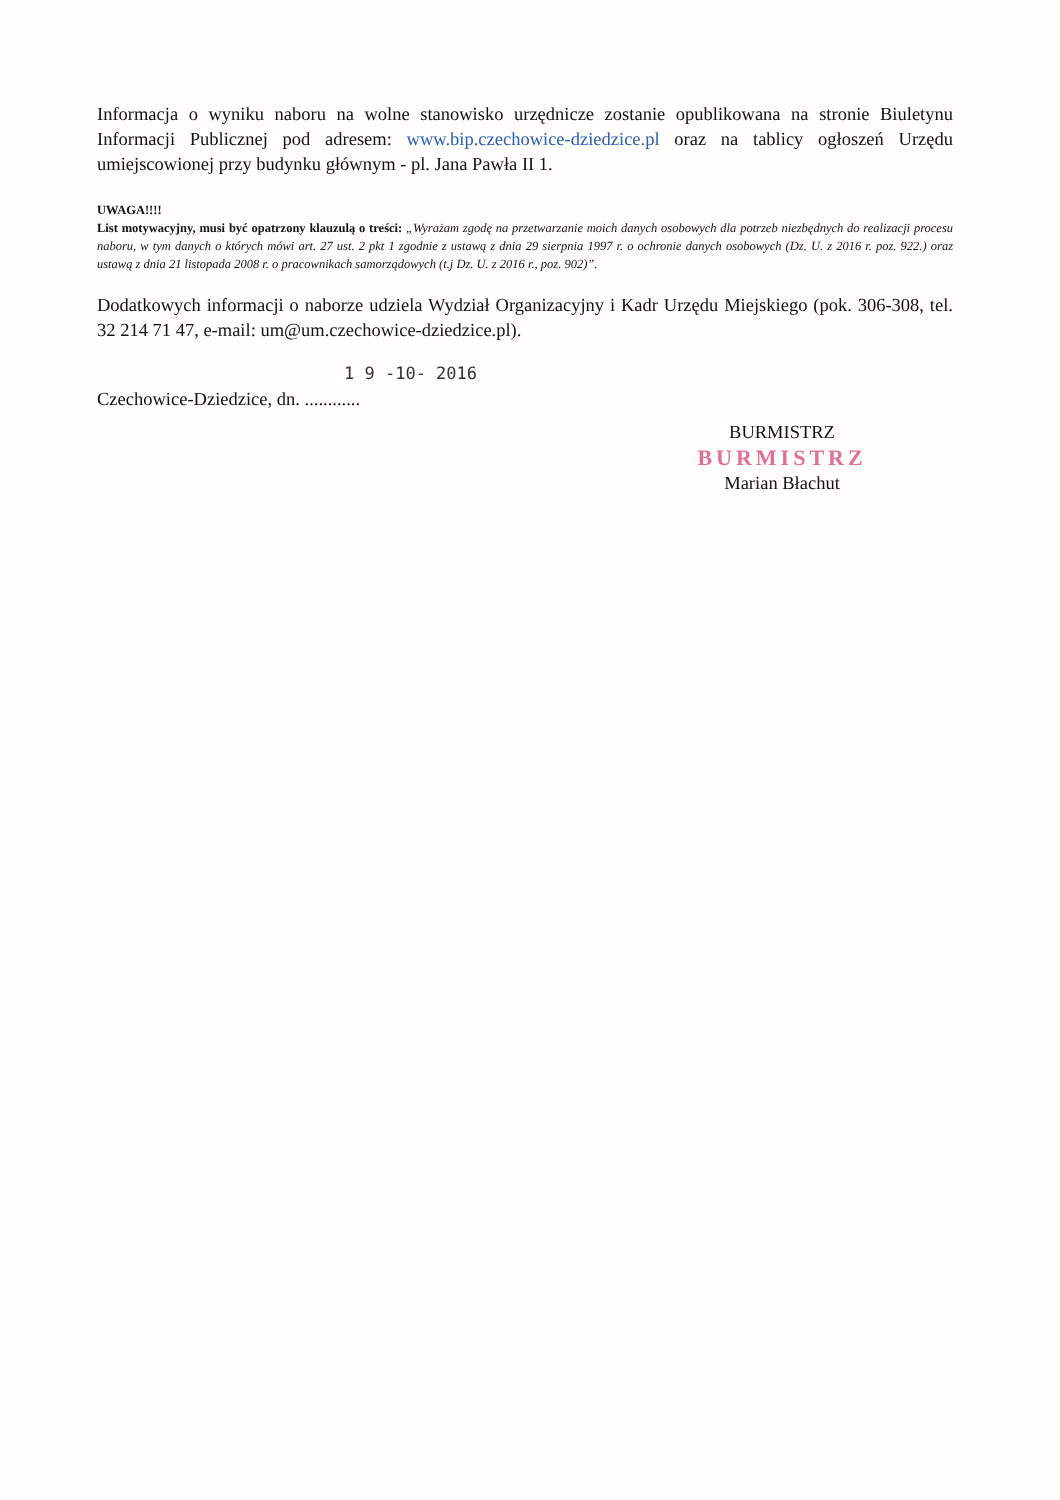Informacja o wyniku naboru na wolne stanowisko urzędnicze zostanie opublikowana na stronie Biuletynu Informacji Publicznej pod adresem: www.bip.czechowice-dziedzice.pl oraz na tablicy ogłoszeń Urzędu umiejscowionej przy budynku głównym - pl. Jana Pawła II 1.
UWAGA!!!!
List motywacyjny, musi być opatrzony klauzulą o treści: „Wyrażam zgodę na przetwarzanie moich danych osobowych dla potrzeb niezbędnych do realizacji procesu naboru, w tym danych o których mówi art. 27 ust. 2 pkt 1 zgodnie z ustawą z dnia 29 sierpnia 1997 r. o ochronie danych osobowych (Dz. U. z 2016 r. poz. 922.) oraz ustawą z dnia 21 listopada 2008 r. o pracownikach samorządowych (t.j Dz. U. z 2016 r., poz. 902)”.
Dodatkowych informacji o naborze udziela Wydział Organizacyjny i Kadr Urzędu Miejskiego (pok. 306-308, tel. 32 214 71 47, e-mail: um@um.czechowice-dziedzice.pl).
1 9 -10- 2016
Czechowice-Dziedzice, dn. ............
BURMISTRZ
BURMISTRZ
Marian Błachut